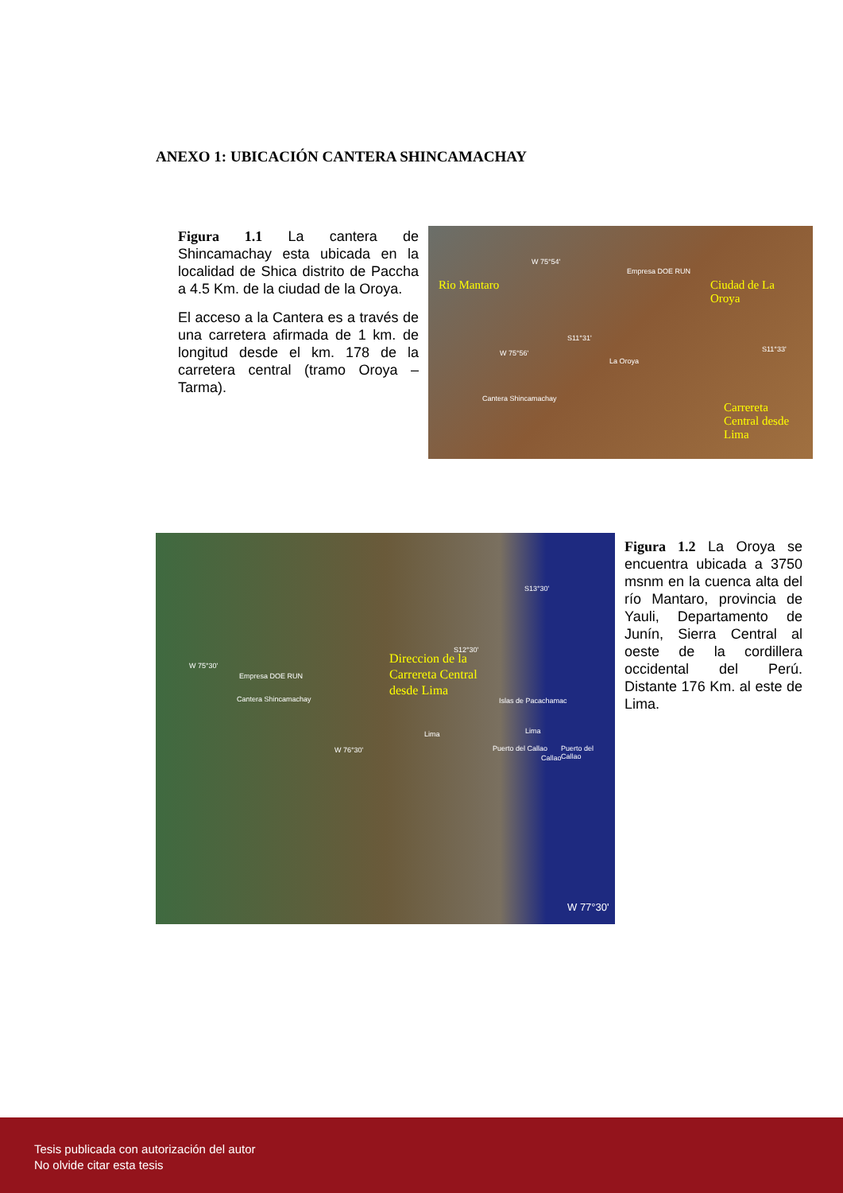ANEXO 1: UBICACIÓN CANTERA SHINCAMACHAY
Figura 1.1 La cantera de Shincamachay esta ubicada en la localidad de Shica distrito de Paccha a 4.5 Km. de la ciudad de la Oroya.
El acceso a la Cantera es a través de una carretera afirmada de 1 km. de longitud desde el km. 178 de la carretera central (tramo Oroya – Tarma).
Rio Mantaro Ciudad de La
Oroya
Carrereta
Central desde
Lima
W 75°54'
Empresa DOE RUN
S11°31'
W 75°56'
La Oroya
S11°33'
Cantera Shincamachay
Direccion de la
Carrereta Central
desde Lima
W 75°30'
Empresa DOE RUN
Cantera Shincamachay
S12°30'
S13°30'
Islas de Pacachamac
Lima Lima
W 76°30' Puerto del Callao Puerto del Callao
Callao
W 77°30'
Figura 1.2 La Oroya se encuentra ubicada a 3750 msnm en la cuenca alta del río Mantaro, provincia de Yauli, Departamento de Junín, Sierra Central al oeste de la cordillera occidental del Perú. Distante 176 Km. al este de Lima.
Tesis publicada con autorización del autor
No olvide citar esta tesis